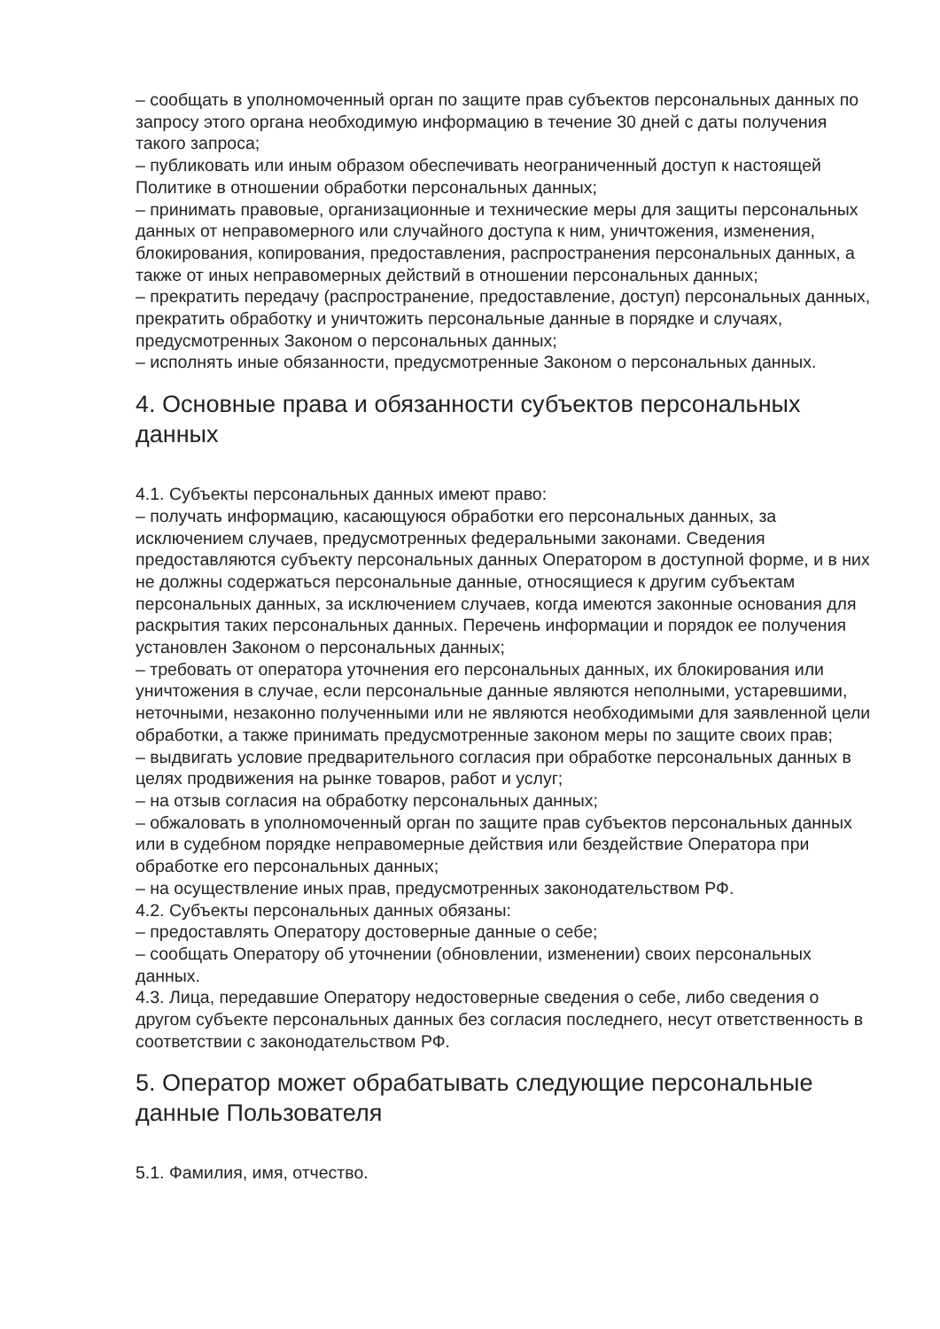– сообщать в уполномоченный орган по защите прав субъектов персональных данных по запросу этого органа необходимую информацию в течение 30 дней с даты получения такого запроса;
– публиковать или иным образом обеспечивать неограниченный доступ к настоящей Политике в отношении обработки персональных данных;
– принимать правовые, организационные и технические меры для защиты персональных данных от неправомерного или случайного доступа к ним, уничтожения, изменения, блокирования, копирования, предоставления, распространения персональных данных, а также от иных неправомерных действий в отношении персональных данных;
– прекратить передачу (распространение, предоставление, доступ) персональных данных, прекратить обработку и уничтожить персональные данные в порядке и случаях, предусмотренных Законом о персональных данных;
– исполнять иные обязанности, предусмотренные Законом о персональных данных.
4. Основные права и обязанности субъектов персональных данных
4.1. Субъекты персональных данных имеют право:
– получать информацию, касающуюся обработки его персональных данных, за исключением случаев, предусмотренных федеральными законами. Сведения предоставляются субъекту персональных данных Оператором в доступной форме, и в них не должны содержаться персональные данные, относящиеся к другим субъектам персональных данных, за исключением случаев, когда имеются законные основания для раскрытия таких персональных данных. Перечень информации и порядок ее получения установлен Законом о персональных данных;
– требовать от оператора уточнения его персональных данных, их блокирования или уничтожения в случае, если персональные данные являются неполными, устаревшими, неточными, незаконно полученными или не являются необходимыми для заявленной цели обработки, а также принимать предусмотренные законом меры по защите своих прав;
– выдвигать условие предварительного согласия при обработке персональных данных в целях продвижения на рынке товаров, работ и услуг;
– на отзыв согласия на обработку персональных данных;
– обжаловать в уполномоченный орган по защите прав субъектов персональных данных или в судебном порядке неправомерные действия или бездействие Оператора при обработке его персональных данных;
– на осуществление иных прав, предусмотренных законодательством РФ.
4.2. Субъекты персональных данных обязаны:
– предоставлять Оператору достоверные данные о себе;
– сообщать Оператору об уточнении (обновлении, изменении) своих персональных данных.
4.3. Лица, передавшие Оператору недостоверные сведения о себе, либо сведения о другом субъекте персональных данных без согласия последнего, несут ответственность в соответствии с законодательством РФ.
5. Оператор может обрабатывать следующие персональные данные Пользователя
5.1. Фамилия, имя, отчество.